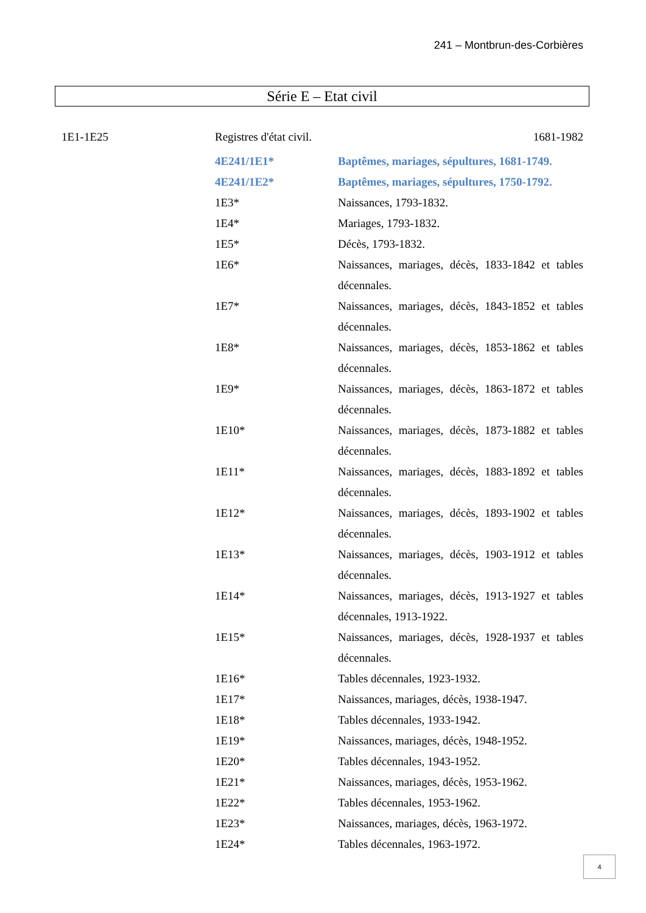241 – Montbrun-des-Corbières
Série E – Etat civil
1E1-1E25 Registres d'état civil. 1681-1982
4E241/1E1* Baptêmes, mariages, sépultures, 1681-1749.
4E241/1E2* Baptêmes, mariages, sépultures, 1750-1792.
1E3* Naissances, 1793-1832.
1E4* Mariages, 1793-1832.
1E5* Décès, 1793-1832.
1E6* Naissances, mariages, décès, 1833-1842 et tables décennales.
1E7* Naissances, mariages, décès, 1843-1852 et tables décennales.
1E8* Naissances, mariages, décès, 1853-1862 et tables décennales.
1E9* Naissances, mariages, décès, 1863-1872 et tables décennales.
1E10* Naissances, mariages, décès, 1873-1882 et tables décennales.
1E11* Naissances, mariages, décès, 1883-1892 et tables décennales.
1E12* Naissances, mariages, décès, 1893-1902 et tables décennales.
1E13* Naissances, mariages, décès, 1903-1912 et tables décennales.
1E14* Naissances, mariages, décès, 1913-1927 et tables décennales, 1913-1922.
1E15* Naissances, mariages, décès, 1928-1937 et tables décennales.
1E16* Tables décennales, 1923-1932.
1E17* Naissances, mariages, décès, 1938-1947.
1E18* Tables décennales, 1933-1942.
1E19* Naissances, mariages, décès, 1948-1952.
1E20* Tables décennales, 1943-1952.
1E21* Naissances, mariages, décès, 1953-1962.
1E22* Tables décennales, 1953-1962.
1E23* Naissances, mariages, décès, 1963-1972.
1E24* Tables décennales, 1963-1972.
4